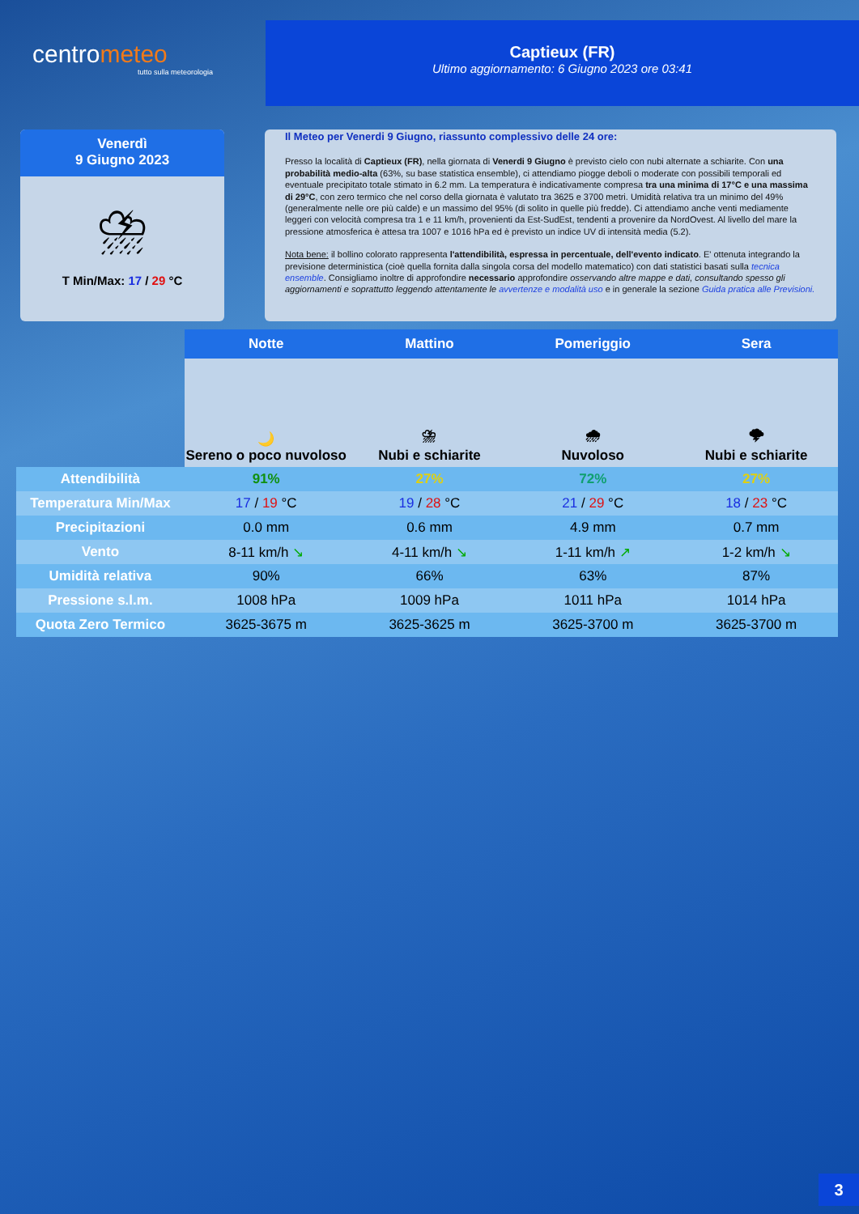centrometeo
tutto sulla meteorologia
Captieux (FR)
Ultimo aggiornamento: 6 Giugno 2023 ore 03:41
Venerdì
9 Giugno 2023
⛈
T Min/Max: 17 / 29 °C
Il Meteo per Venerdi 9 Giugno, riassunto complessivo delle 24 ore:
Presso la località di Captieux (FR), nella giornata di Venerdi 9 Giugno è previsto cielo con nubi alternate a schiarite. Con una probabilità medio-alta (63%, su base statistica ensemble), ci attendiamo piogge deboli o moderate con possibili temporali ed eventuale precipitato totale stimato in 6.2 mm. La temperatura è indicativamente compresa tra una minima di 17°C e una massima di 29°C, con zero termico che nel corso della giornata è valutato tra 3625 e 3700 metri. Umidità relativa tra un minimo del 49% (generalmente nelle ore più calde) e un massimo del 95% (di solito in quelle più fredde). Ci attendiamo anche venti mediamente leggeri con velocità compresa tra 1 e 11 km/h, provenienti da Est-SudEst, tendenti a provenire da NordOvest. Al livello del mare la pressione atmosferica è attesa tra 1007 e 1016 hPa ed è previsto un indice UV di intensità media (5.2).
Nota bene: il bollino colorato rappresenta l'attendibilità, espressa in percentuale, dell'evento indicato. E' ottenuta integrando la previsione deterministica (cioè quella fornita dalla singola corsa del modello matematico) con dati statistici basati sulla tecnica ensemble. Consigliamo inoltre di approfondire necessario approfondire osservando altre mappe e dati, consultando spesso gli aggiornamenti e soprattutto leggendo attentamente le avvertenze e modalità uso e in generale la sezione Guida pratica alle Previsioni.
| | Notte | Mattino | Pomeriggio | Sera |
| | 🌙 Sereno o poco nuvoloso | ⛈ Nubi e schiarite | 🌧 Nuvoloso | 🌩 Nubi e schiarite |
| Attendibilità | 91% | 27% | 72% | 27% |
| Temperatura Min/Max | 17 / 19 °C | 19 / 28 °C | 21 / 29 °C | 18 / 23 °C |
| Precipitazioni | 0.0 mm | 0.6 mm | 4.9 mm | 0.7 mm |
| Vento | 8-11 km/h ↘ | 4-11 km/h ↘ | 1-11 km/h ↗ | 1-2 km/h ↘ |
| Umidità relativa | 90% | 66% | 63% | 87% |
| Pressione s.l.m. | 1008 hPa | 1009 hPa | 1011 hPa | 1014 hPa |
| Quota Zero Termico | 3625-3675 m | 3625-3625 m | 3625-3700 m | 3625-3700 m |
3